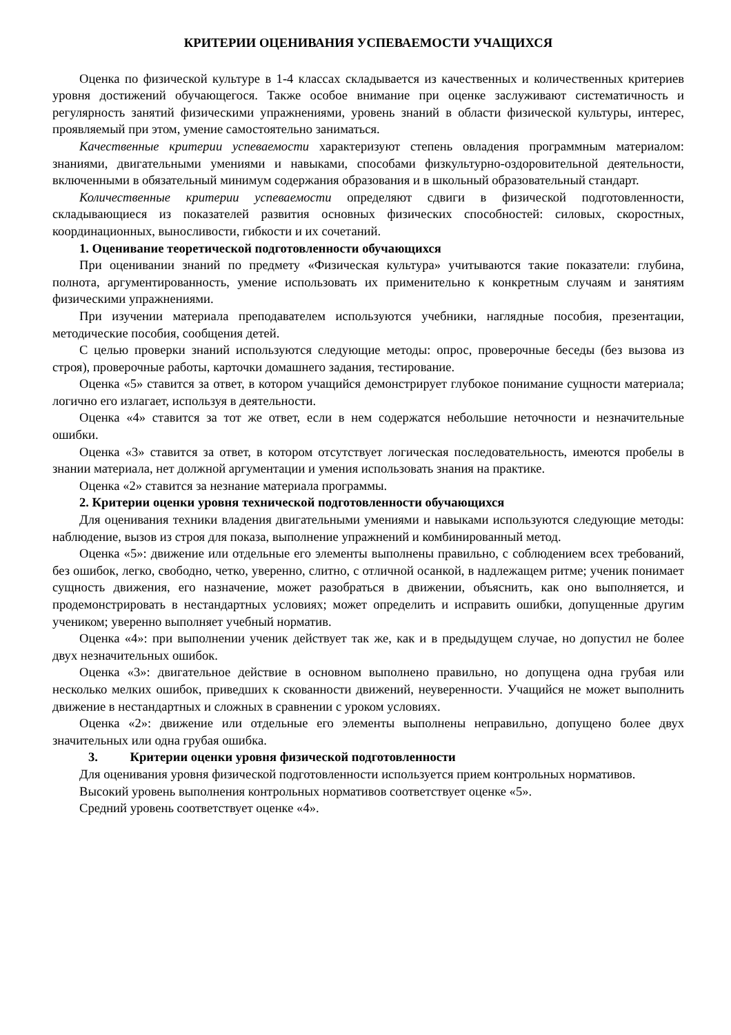КРИТЕРИИ ОЦЕНИВАНИЯ УСПЕВАЕМОСТИ УЧАЩИХСЯ
Оценка по физической культуре в 1-4 классах складывается из качественных и количественных критериев уровня достижений обучающегося. Также особое внимание при оценке заслуживают систематичность и регулярность занятий физическими упражнениями, уровень знаний в области физической культуры, интерес, проявляемый при этом, умение самостоятельно заниматься.
Качественные критерии успеваемости характеризуют степень овладения программным материалом: знаниями, двигательными умениями и навыками, способами физкультурно-оздоровительной деятельности, включенными в обязательный минимум содержания образования и в школьный образовательный стандарт.
Количественные критерии успеваемости определяют сдвиги в физической подготовленности, складывающиеся из показателей развития основных физических способностей: силовых, скоростных, координационных, выносливости, гибкости и их сочетаний.
1. Оценивание теоретической подготовленности обучающихся
При оценивании знаний по предмету «Физическая культура» учитываются такие показатели: глубина, полнота, аргументированность, умение использовать их применительно к конкретным случаям и занятиям физическими упражнениями.
При изучении материала преподавателем используются учебники, наглядные пособия, презентации, методические пособия, сообщения детей.
С целью проверки знаний используются следующие методы: опрос, проверочные беседы (без вызова из строя), проверочные работы, карточки домашнего задания, тестирование.
Оценка «5» ставится за ответ, в котором учащийся демонстрирует глубокое понимание сущности материала; логично его излагает, используя в деятельности.
Оценка «4» ставится за тот же ответ, если в нем содержатся небольшие неточности и незначительные ошибки.
Оценка «3» ставится за ответ, в котором отсутствует логическая последовательность, имеются пробелы в знании материала, нет должной аргументации и умения использовать знания на практике.
Оценка «2» ставится за незнание материала программы.
2. Критерии оценки уровня технической подготовленности обучающихся
Для оценивания техники владения двигательными умениями и навыками используются следующие методы: наблюдение, вызов из строя для показа, выполнение упражнений и комбинированный метод.
Оценка «5»: движение или отдельные его элементы выполнены правильно, с соблюдением всех требований, без ошибок, легко, свободно, четко, уверенно, слитно, с отличной осанкой, в надлежащем ритме; ученик понимает сущность движения, его назначение, может разобраться в движении, объяснить, как оно выполняется, и продемонстрировать в нестандартных условиях; может определить и исправить ошибки, допущенные другим учеником; уверенно выполняет учебный норматив.
Оценка «4»: при выполнении ученик действует так же, как и в предыдущем случае, но допустил не более двух незначительных ошибок.
Оценка «3»: двигательное действие в основном выполнено правильно, но допущена одна грубая или несколько мелких ошибок, приведших к скованности движений, неуверенности. Учащийся не может выполнить движение в нестандартных и сложных в сравнении с уроком условиях.
Оценка «2»: движение или отдельные его элементы выполнены неправильно, допущено более двух значительных или одна грубая ошибка.
3. Критерии оценки уровня физической подготовленности
Для оценивания уровня физической подготовленности используется прием контрольных нормативов.
Высокий уровень выполнения контрольных нормативов соответствует оценке «5».
Средний уровень соответствует оценке «4».